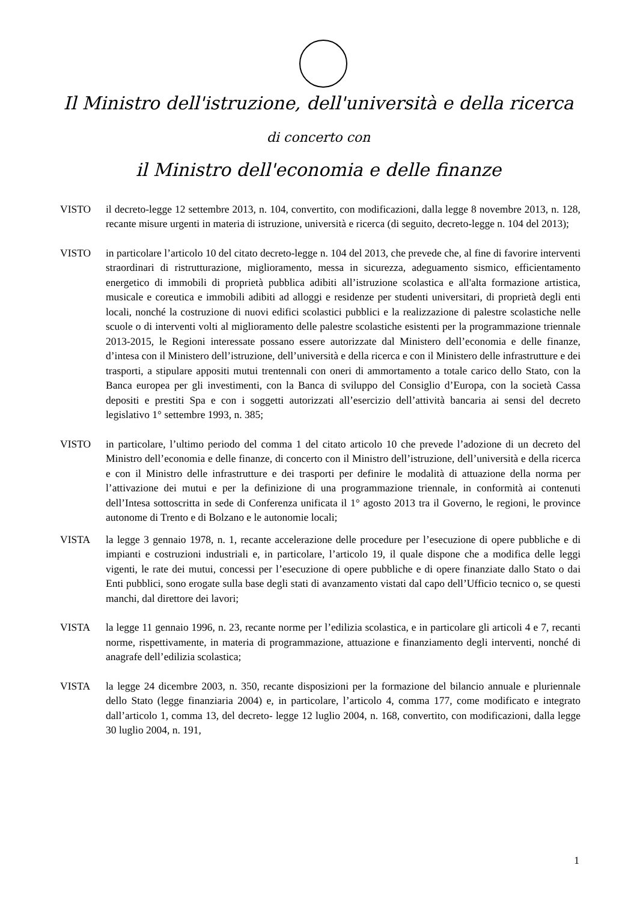Il Ministro dell'istruzione, dell'università e della ricerca
di concerto con
il Ministro dell'economia e delle finanze
VISTO il decreto-legge 12 settembre 2013, n. 104, convertito, con modificazioni, dalla legge 8 novembre 2013, n. 128, recante misure urgenti in materia di istruzione, università e ricerca (di seguito, decreto-legge n. 104 del 2013);
VISTO in particolare l’articolo 10 del citato decreto-legge n. 104 del 2013, che prevede che, al fine di favorire interventi straordinari di ristrutturazione, miglioramento, messa in sicurezza, adeguamento sismico, efficientamento energetico di immobili di proprietà pubblica adibiti all’istruzione scolastica e all'alta formazione artistica, musicale e coreutica e immobili adibiti ad alloggi e residenze per studenti universitari, di proprietà degli enti locali, nonché la costruzione di nuovi edifici scolastici pubblici e la realizzazione di palestre scolastiche nelle scuole o di interventi volti al miglioramento delle palestre scolastiche esistenti per la programmazione triennale 2013-2015, le Regioni interessate possano essere autorizzate dal Ministero dell’economia e delle finanze, d’intesa con il Ministero dell’istruzione, dell’università e della ricerca e con il Ministero delle infrastrutture e dei trasporti, a stipulare appositi mutui trentennali con oneri di ammortamento a totale carico dello Stato, con la Banca europea per gli investimenti, con la Banca di sviluppo del Consiglio d’Europa, con la società Cassa depositi e prestiti Spa e con i soggetti autorizzati all’esercizio dell’attività bancaria ai sensi del decreto legislativo 1° settembre 1993, n. 385;
VISTO in particolare, l’ultimo periodo del comma 1 del citato articolo 10 che prevede l’adozione di un decreto del Ministro dell’economia e delle finanze, di concerto con il Ministro dell’istruzione, dell’università e della ricerca e con il Ministro delle infrastrutture e dei trasporti per definire le modalità di attuazione della norma per l’attivazione dei mutui e per la definizione di una programmazione triennale, in conformità ai contenuti dell’Intesa sottoscritta in sede di Conferenza unificata il 1° agosto 2013 tra il Governo, le regioni, le province autonome di Trento e di Bolzano e le autonomie locali;
VISTA la legge 3 gennaio 1978, n. 1, recante accelerazione delle procedure per l’esecuzione di opere pubbliche e di impianti e costruzioni industriali e, in particolare, l’articolo 19, il quale dispone che a modifica delle leggi vigenti, le rate dei mutui, concessi per l’esecuzione di opere pubbliche e di opere finanziate dallo Stato o dai Enti pubblici, sono erogate sulla base degli stati di avanzamento vistati dal capo dell’Ufficio tecnico o, se questi manchi, dal direttore dei lavori;
VISTA la legge 11 gennaio 1996, n. 23, recante norme per l’edilizia scolastica, e in particolare gli articoli 4 e 7, recanti norme, rispettivamente, in materia di programmazione, attuazione e finanziamento degli interventi, nonché di anagrafe dell’edilizia scolastica;
VISTA la legge 24 dicembre 2003, n. 350, recante disposizioni per la formazione del bilancio annuale e pluriennale dello Stato (legge finanziaria 2004) e, in particolare, l’articolo 4, comma 177, come modificato e integrato dall’articolo 1, comma 13, del decreto- legge 12 luglio 2004, n. 168, convertito, con modificazioni, dalla legge 30 luglio 2004, n. 191,
1